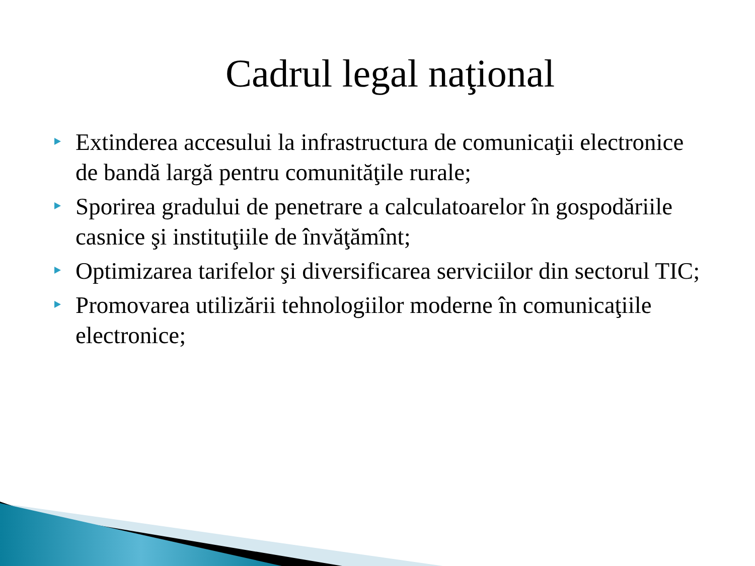Cadrul legal naţional
Extinderea accesului la infrastructura de comunicaţii electronice de bandă largă pentru comunităţile rurale;
Sporirea gradului de penetrare a calculatoarelor în gospodăriile casnice şi instituţiile de învăţămînt;
Optimizarea tarifelor şi diversificarea serviciilor din sectorul TIC;
Promovarea utilizării tehnologiilor moderne în comunicaţiile electronice;